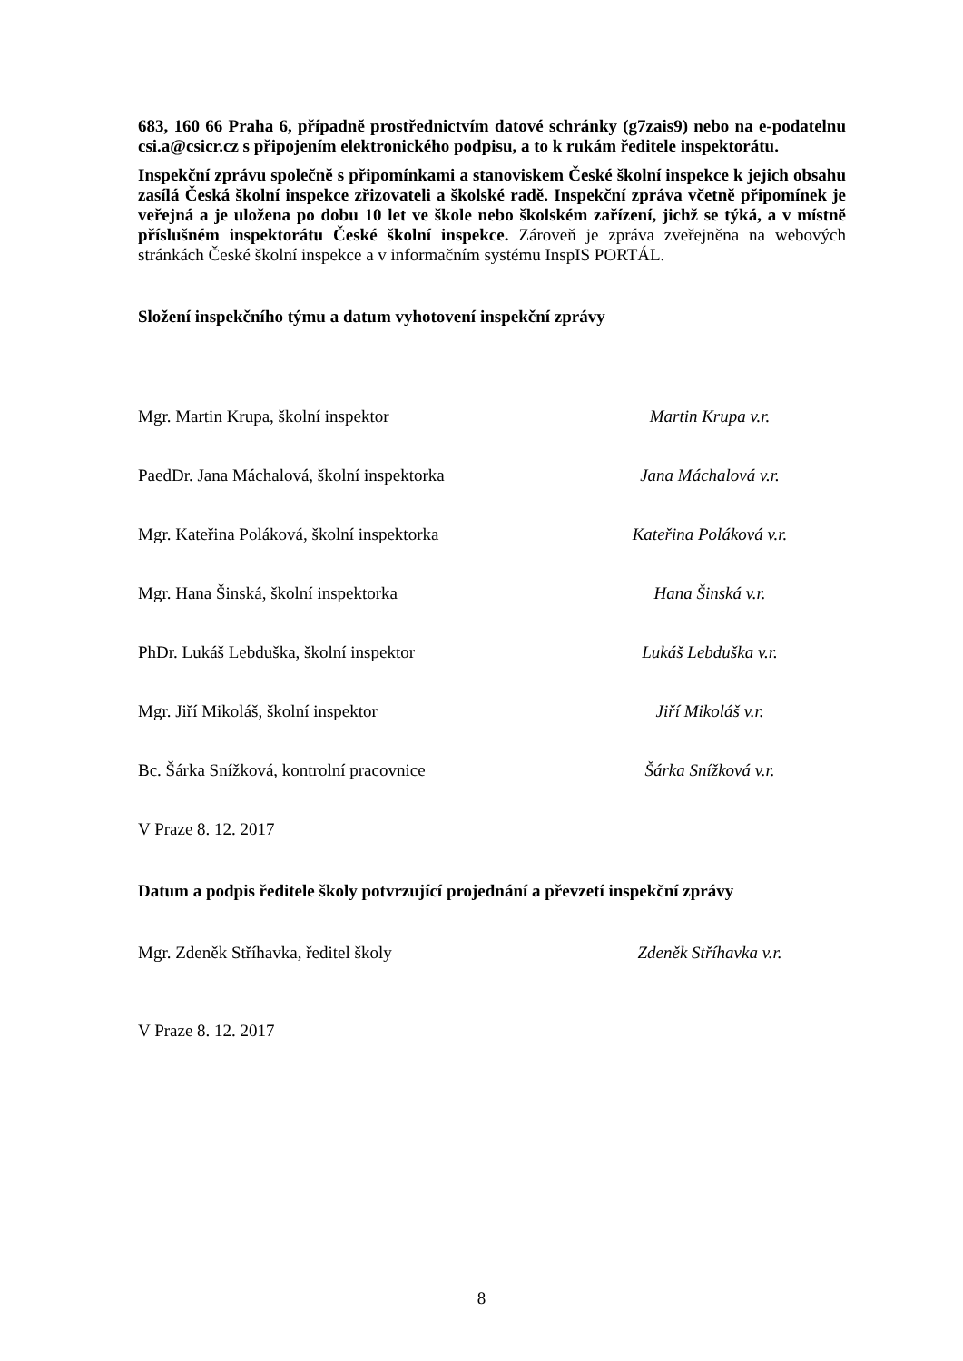683, 160 66 Praha 6, případně prostřednictvím datové schránky (g7zais9) nebo na e-podatelnu csi.a@csicr.cz s připojením elektronického podpisu, a to k rukám ředitele inspektorátu.
Inspekční zprávu společně s připomínkami a stanoviskem České školní inspekce k jejich obsahu zasílá Česká školní inspekce zřizovateli a školské radě. Inspekční zpráva včetně připomínek je veřejná a je uložena po dobu 10 let ve škole nebo školském zařízení, jichž se týká, a v místně příslušném inspektorátu České školní inspekce. Zároveň je zpráva zveřejněna na webových stránkách České školní inspekce a v informačním systému InspIS PORTÁL.
Složení inspekčního týmu a datum vyhotovení inspekční zprávy
| Mgr. Martin Krupa, školní inspektor | Martin Krupa v.r. |
| PaedDr. Jana Máchalová, školní inspektorka | Jana Máchalová v.r. |
| Mgr. Kateřina Poláková, školní inspektorka | Kateřina Poláková v.r. |
| Mgr. Hana Šinská, školní inspektorka | Hana Šinská v.r. |
| PhDr. Lukáš Lebduška, školní inspektor | Lukáš Lebduška v.r. |
| Mgr. Jiří Mikoláš, školní inspektor | Jiří Mikoláš v.r. |
| Bc. Šárka Snížková, kontrolní pracovnice | Šárka Snížková v.r. |
V Praze 8. 12. 2017
Datum a podpis ředitele školy potvrzující projednání a převzetí inspekční zprávy
| Mgr. Zdeněk Stříhavka, ředitel školy | Zdeněk Stříhavka v.r. |
V Praze 8. 12. 2017
8